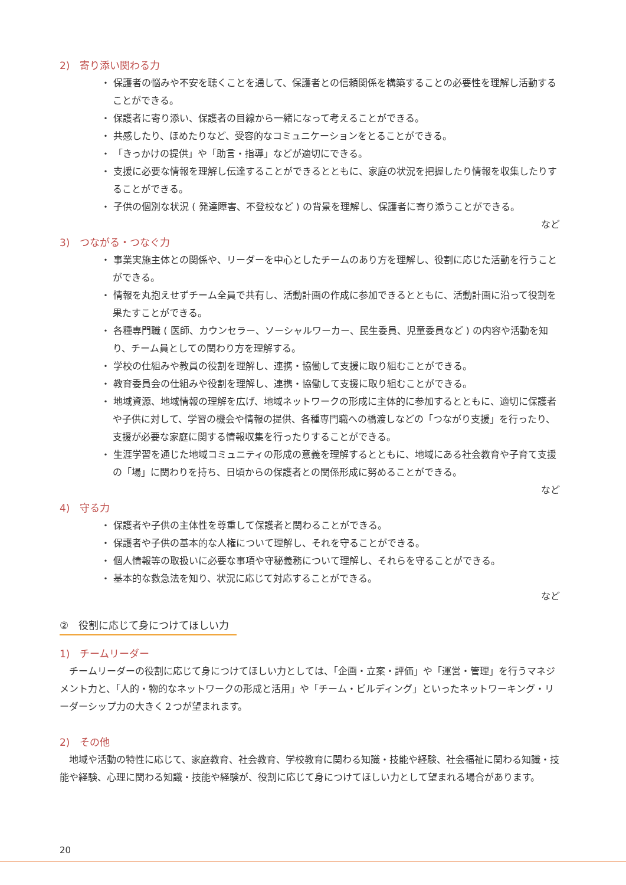2)　寄り添い関わる力
・ 保護者の悩みや不安を聴くことを通して、保護者との信頼関係を構築することの必要性を理解し活動することができる。
・ 保護者に寄り添い、保護者の目線から一緒になって考えることができる。
・ 共感したり、ほめたりなど、受容的なコミュニケーションをとることができる。
・ 「きっかけの提供」や「助言・指導」などが適切にできる。
・ 支援に必要な情報を理解し伝達することができるとともに、家庭の状況を把握したり情報を収集したりすることができる。
・ 子供の個別な状況 ( 発達障害、不登校など ) の背景を理解し、保護者に寄り添うことができる。
など
3)　つながる・つなぐ力
・ 事業実施主体との関係や、リーダーを中心としたチームのあり方を理解し、役割に応じた活動を行うことができる。
・ 情報を丸抱えせずチーム全員で共有し、活動計画の作成に参加できるとともに、活動計画に沿って役割を果たすことができる。
・ 各種専門職 ( 医師、カウンセラー、ソーシャルワーカー、民生委員、児童委員など ) の内容や活動を知り、チーム員としての関わり方を理解する。
・ 学校の仕組みや教員の役割を理解し、連携・協働して支援に取り組むことができる。
・ 教育委員会の仕組みや役割を理解し、連携・協働して支援に取り組むことができる。
・ 地域資源、地域情報の理解を広げ、地域ネットワークの形成に主体的に参加するとともに、適切に保護者や子供に対して、学習の機会や情報の提供、各種専門職への橋渡しなどの「つながり支援」を行ったり、支援が必要な家庭に関する情報収集を行ったりすることができる。
・ 生涯学習を通じた地域コミュニティの形成の意義を理解するとともに、地域にある社会教育や子育て支援の「場」に関わりを持ち、日頃からの保護者との関係形成に努めることができる。
など
4)　守る力
・ 保護者や子供の主体性を尊重して保護者と関わることができる。
・ 保護者や子供の基本的な人権について理解し、それを守ることができる。
・ 個人情報等の取扱いに必要な事項や守秘義務について理解し、それらを守ることができる。
・ 基本的な救急法を知り、状況に応じて対応することができる。
など
②　役割に応じて身につけてほしい力
1)　チームリーダー
チームリーダーの役割に応じて身につけてほしい力としては、「企画・立案・評価」や「運営・管理」を行うマネジメント力と、「人的・物的なネットワークの形成と活用」や「チーム・ビルディング」といったネットワーキング・リーダーシップ力の大きく２つが望まれます。
2)　その他
地域や活動の特性に応じて、家庭教育、社会教育、学校教育に関わる知識・技能や経験、社会福祉に関わる知識・技能や経験、心理に関わる知識・技能や経験が、役割に応じて身につけてほしい力として望まれる場合があります。
20